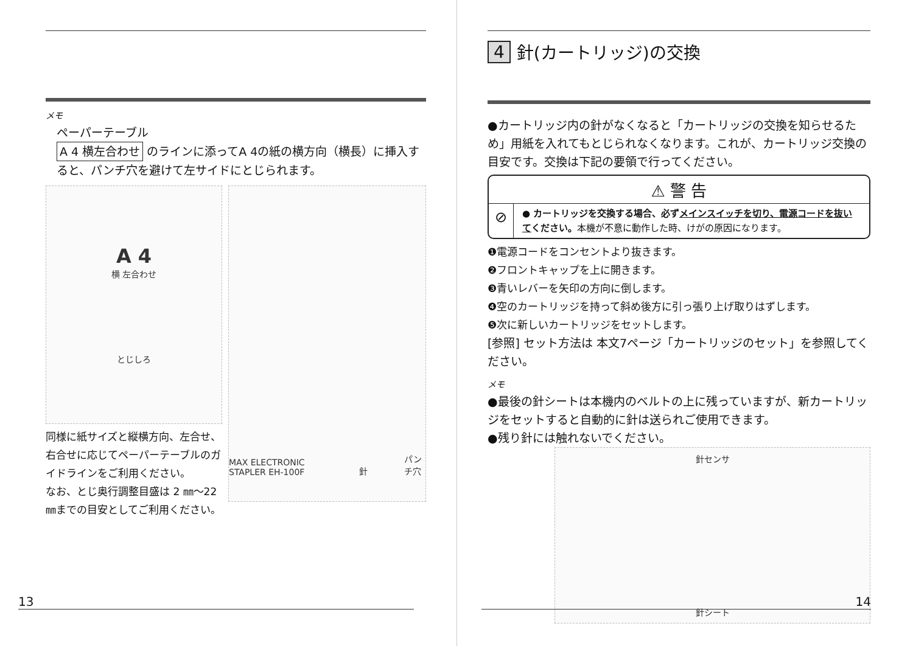メモ
ペーパーテーブル
A 4 横左合わせ のラインに添ってA 4の紙の横方向（横長）に挿入すると、パンチ穴を避けて左サイドにとじられます。
A 4
横 左合わせ
とじしろ
同様に紙サイズと縦横方向、左合せ、右合せに応じてペーパーテーブルのガイドラインをご利用ください。
なお、とじ奥行調整目盛は 2 ㎜～22㎜までの目安としてご利用ください。
MAX ELECTRONIC STAPLER EH-100F 針 パンチ穴
13
4 針(カートリッジ)の交換
●カートリッジ内の針がなくなると「カートリッジの交換を知らせるため」用紙を入れてもとじられなくなります。これが、カートリッジ交換の目安です。交換は下記の要領で行ってください。
⚠ 警 告
⊘
● カートリッジを交換する場合、必ずメインスイッチを切り、電源コードを抜いてください。本機が不意に動作した時、けがの原因になります。
❶電源コードをコンセントより抜きます。
❷フロントキャップを上に開きます。
❸青いレバーを矢印の方向に倒します。
❹空のカートリッジを持って斜め後方に引っ張り上げ取りはずします。
❺次に新しいカートリッジをセットします。
[参照] セット方法は 本文7ページ「カートリッジのセット」を参照してください。
メモ
●最後の針シートは本機内のベルトの上に残っていますが、新カートリッジをセットすると自動的に針は送られご使用できます。
●残り針には触れないでください。
針センサ
針シート
14